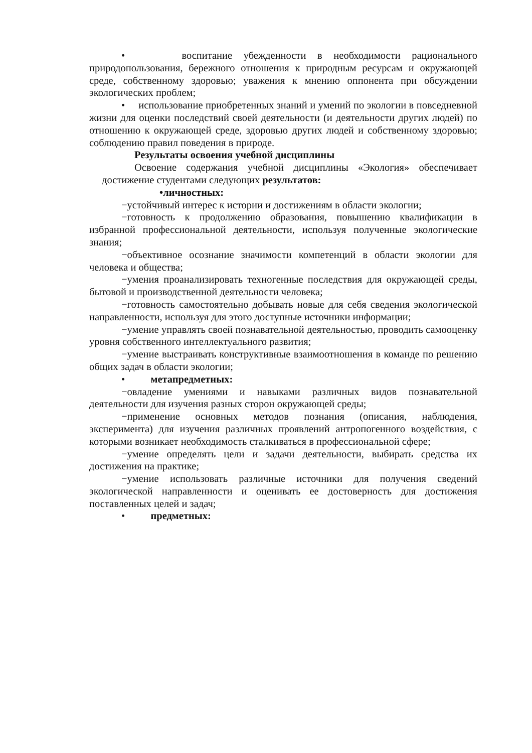• воспитание убежденности в необходимости рационального природопользования, бережного отношения к природным ресурсам и окружающей среде, собственному здоровью; уважения к мнению оппонента при обсуждении экологических проблем;
• использование приобретенных знаний и умений по экологии в повседневной жизни для оценки последствий своей деятельности (и деятельности других людей) по отношению к окружающей среде, здоровью других людей и собственному здоровью; соблюдению правил поведения в природе.
Результаты освоения учебной дисциплины
Освоение содержания учебной дисциплины «Экология» обеспечивает достижение студентами следующих результатов:
•личностных:
−устойчивый интерес к истории и достижениям в области экологии;
−готовность к продолжению образования, повышению квалификации в избранной профессиональной деятельности, используя полученные экологические знания;
−объективное осознание значимости компетенций в области экологии для человека и общества;
−умения проанализировать техногенные последствия для окружающей среды, бытовой и производственной деятельности человека;
−готовность самостоятельно добывать новые для себя сведения экологической направленности, используя для этого доступные источники информации;
−умение управлять своей познавательной деятельностью, проводить самооценку уровня собственного интеллектуального развития;
−умение выстраивать конструктивные взаимоотношения в команде по решению общих задач в области экологии;
• метапредметных:
−овладение умениями и навыками различных видов познавательной деятельности для изучения разных сторон окружающей среды;
−применение основных методов познания (описания, наблюдения, эксперимента) для изучения различных проявлений антропогенного воздействия, с которыми возникает необходимость сталкиваться в профессиональной сфере;
−умение определять цели и задачи деятельности, выбирать средства их достижения на практике;
−умение использовать различные источники для получения сведений экологической направленности и оценивать ее достоверность для достижения поставленных целей и задач;
• предметных: